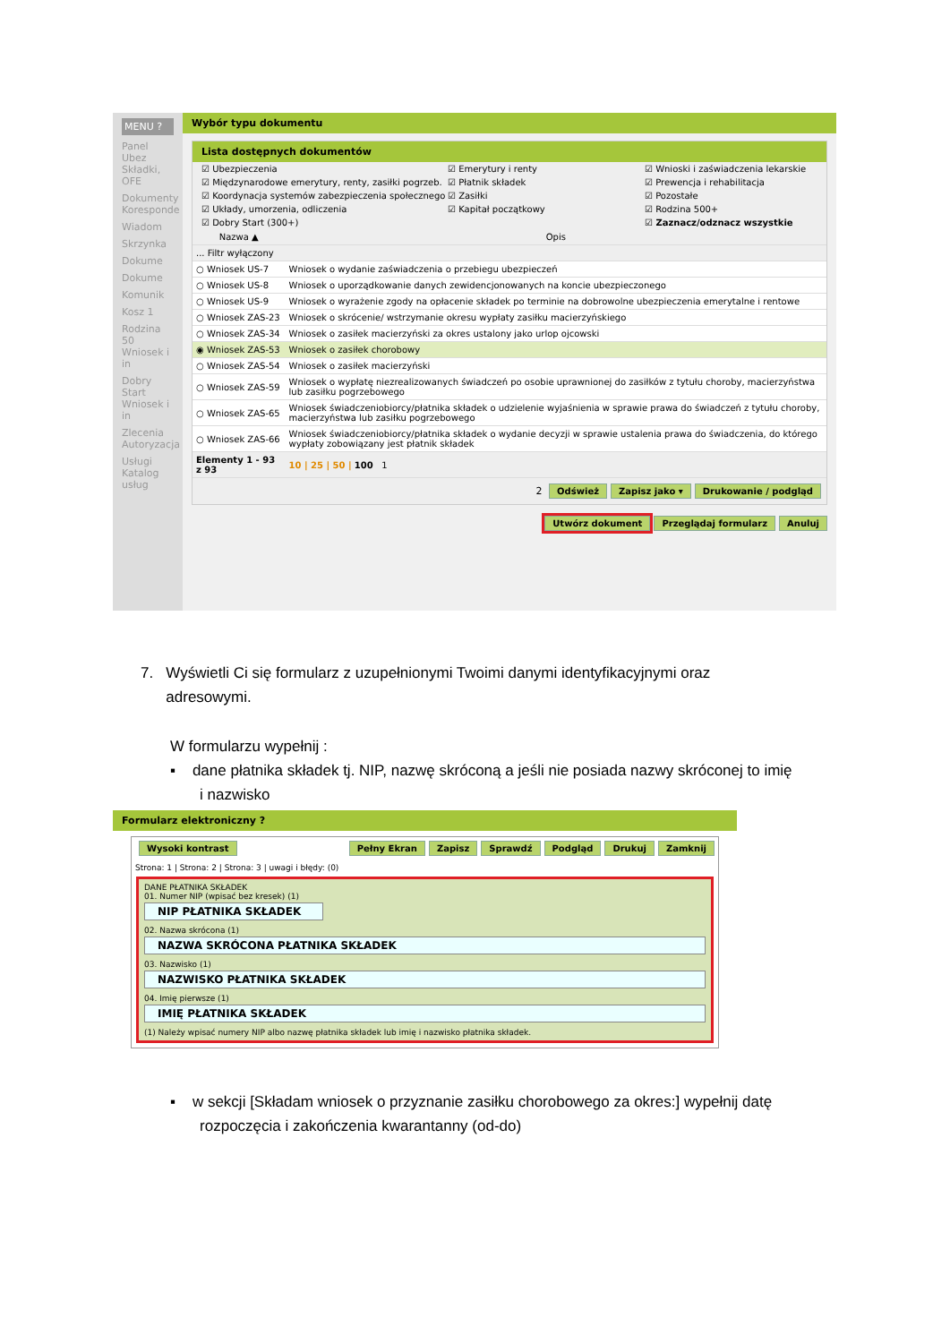MENU ?
Panel Ubez Składki, OFE
Dokumenty Koresponde
Wiadom
Skrzynka
Dokume
Dokume
Komunik
Kosz 1
Rodzina 50 Wniosek i in
Dobry Start Wniosek i in
Zlecenia Autoryzacja
Usługi Katalog usług
Wybór typu dokumentu
Lista dostępnych dokumentów
☑ Ubezpieczenia ☑ Emerytury i renty ☑ Wnioski i zaświadczenia lekarskie ☑ Międzynarodowe emerytury, renty, zasiłki pogrzeb. ☑ Płatnik składek ☑ Prewencja i rehabilitacja ☑ Koordynacja systemów zabezpieczenia społecznego ☑ Zasiłki ☑ Pozostałe ☑ Układy, umorzenia, odliczenia ☑ Kapitał początkowy ☑ Rodzina 500+ ☑ Dobry Start (300+) ☑ Zaznacz/odznacz wszystkie
| Nazwa ▲ | Opis |
| --- | --- |
| ... Filtr wyłączony | |
| ○ Wniosek US-7 | Wniosek o wydanie zaświadczenia o przebiegu ubezpieczeń |
| ○ Wniosek US-8 | Wniosek o uporządkowanie danych zewidencjonowanych na koncie ubezpieczonego |
| ○ Wniosek US-9 | Wniosek o wyrażenie zgody na opłacenie składek po terminie na dobrowolne ubezpieczenia emerytalne i rentowe |
| ○ Wniosek ZAS-23 | Wniosek o skrócenie/ wstrzymanie okresu wypłaty zasiłku macierzyńskiego |
| ○ Wniosek ZAS-34 | Wniosek o zasiłek macierzyński za okres ustalony jako urlop ojcowski |
| ◉ Wniosek ZAS-53 | Wniosek o zasiłek chorobowy |
| ○ Wniosek ZAS-54 | Wniosek o zasiłek macierzyński |
| ○ Wniosek ZAS-59 | Wniosek o wypłatę niezrealizowanych świadczeń po osobie uprawnionej do zasiłków z tytułu choroby, macierzyństwa lub zasiłku pogrzebowego |
| ○ Wniosek ZAS-65 | Wniosek świadczeniobiorcy/płatnika składek o udzielenie wyjaśnienia w sprawie prawa do świadczeń z tytułu choroby, macierzyństwa lub zasiłku pogrzebowego |
| ○ Wniosek ZAS-66 | Wniosek świadczeniobiorcy/płatnika składek o wydanie decyzji w sprawie ustalenia prawa do świadczenia, do którego wypłaty zobowiązany jest płatnik składek |
| Elementy 1 - 93 z 93 | 10 / 25 / 50 / 100 1 |
2 Odśwież Zapisz jako ▾ Drukowanie / podgląd
Utwórz dokument Przeglądaj formularz Anuluj
7. Wyświetli Ci się formularz z uzupełnionymi Twoimi danymi identyfikacyjnymi oraz
adresowymi.
W formularzu wypełnij :
▪ dane płatnika składek tj. NIP, nazwę skróconą a jeśli nie posiada nazwy skróconej to imię
i nazwisko
Formularz elektroniczny ?
Wysoki kontrast Pełny Ekran Zapisz Sprawdź Podgląd Drukuj Zamknij
Strona: 1 | Strona: 2 | Strona: 3 | uwagi i błędy: (0)
DANE PŁATNIKA SKŁADEK
01. Numer NIP (wpisać bez kresek) (1)
NIP PŁATNIKA SKŁADEK
02. Nazwa skrócona (1)
NAZWA SKRÓCONA PŁATNIKA SKŁADEK
03. Nazwisko (1)
NAZWISKO PŁATNIKA SKŁADEK
04. Imię pierwsze (1)
IMIĘ PŁATNIKA SKŁADEK
(1) Należy wpisać numery NIP albo nazwę płatnika składek lub imię i nazwisko płatnika składek.
▪ w sekcji [Składam wniosek o przyznanie zasiłku chorobowego za okres:] wypełnij datę
rozpoczęcia i zakończenia kwarantanny (od-do)